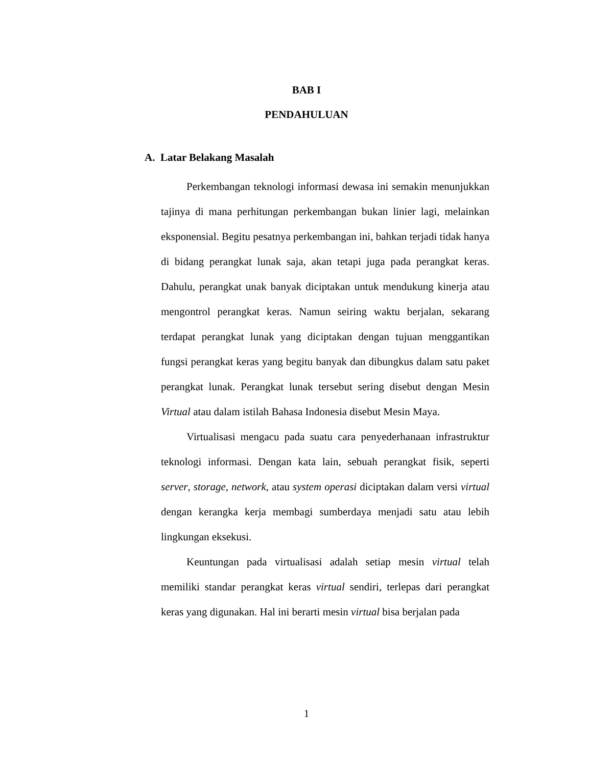BAB I
PENDAHULUAN
A. Latar Belakang Masalah
Perkembangan teknologi informasi dewasa ini semakin menunjukkan tajinya di mana perhitungan perkembangan bukan linier lagi, melainkan eksponensial. Begitu pesatnya perkembangan ini, bahkan terjadi tidak hanya di bidang perangkat lunak saja, akan tetapi juga pada perangkat keras. Dahulu, perangkat unak banyak diciptakan untuk mendukung kinerja atau mengontrol perangkat keras. Namun seiring waktu berjalan, sekarang terdapat perangkat lunak yang diciptakan dengan tujuan menggantikan fungsi perangkat keras yang begitu banyak dan dibungkus dalam satu paket perangkat lunak. Perangkat lunak tersebut sering disebut dengan Mesin Virtual atau dalam istilah Bahasa Indonesia disebut Mesin Maya.
Virtualisasi mengacu pada suatu cara penyederhanaan infrastruktur teknologi informasi. Dengan kata lain, sebuah perangkat fisik, seperti server, storage, network, atau system operasi diciptakan dalam versi virtual dengan kerangka kerja membagi sumberdaya menjadi satu atau lebih lingkungan eksekusi.
Keuntungan pada virtualisasi adalah setiap mesin virtual telah memiliki standar perangkat keras virtual sendiri, terlepas dari perangkat keras yang digunakan. Hal ini berarti mesin virtual bisa berjalan pada
1